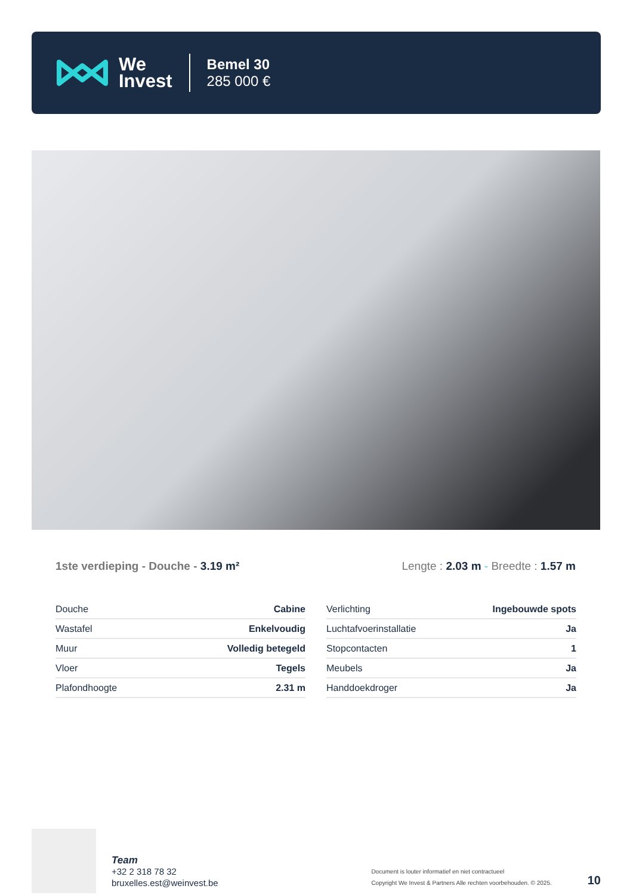We
Invest
Bemel 30
285 000 €
1ste verdieping - Douche - 3.19 m²
Lengte : 2.03 m - Breedte : 1.57 m
| Douche | Cabine |
| Wastafel | Enkelvoudig |
| Muur | Volledig betegeld |
| Vloer | Tegels |
| Plafondhoogte | 2.31 m |
| Verlichting | Ingebouwde spots |
| Luchtafvoerinstallatie | Ja |
| Stopcontacten | 1 |
| Meubels | Ja |
| Handdoekdroger | Ja |
Team
+32 2 318 78 32
bruxelles.est@weinvest.be
Document is louter informatief en niet contractueel
Copyright We Invest & Partners Alle rechten voorbehouden. © 2025.
10